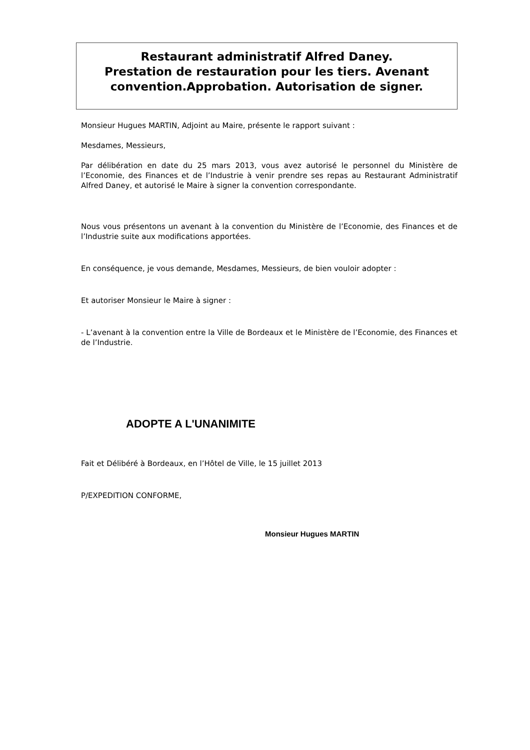Restaurant administratif Alfred Daney.
Prestation de restauration pour les tiers. Avenant convention.Approbation. Autorisation de signer.
Monsieur Hugues MARTIN, Adjoint au Maire, présente le rapport suivant :
Mesdames, Messieurs,
Par délibération en date du 25 mars 2013, vous avez autorisé le personnel du Ministère de l’Economie, des Finances et de l’Industrie à venir prendre ses repas au Restaurant Administratif Alfred Daney, et autorisé le Maire à signer la convention correspondante.
Nous vous présentons un avenant à la convention du Ministère de l’Economie, des Finances et de l’Industrie suite aux modifications apportées.
En conséquence, je vous demande, Mesdames, Messieurs, de bien vouloir adopter :
Et autoriser Monsieur le Maire à signer :
- L’avenant à la convention entre la Ville de Bordeaux et le Ministère de l’Economie, des Finances et de l’Industrie.
ADOPTE A L'UNANIMITE
Fait et Délibéré à Bordeaux, en l’Hôtel de Ville, le 15 juillet 2013
P/EXPEDITION CONFORME,
Monsieur Hugues MARTIN